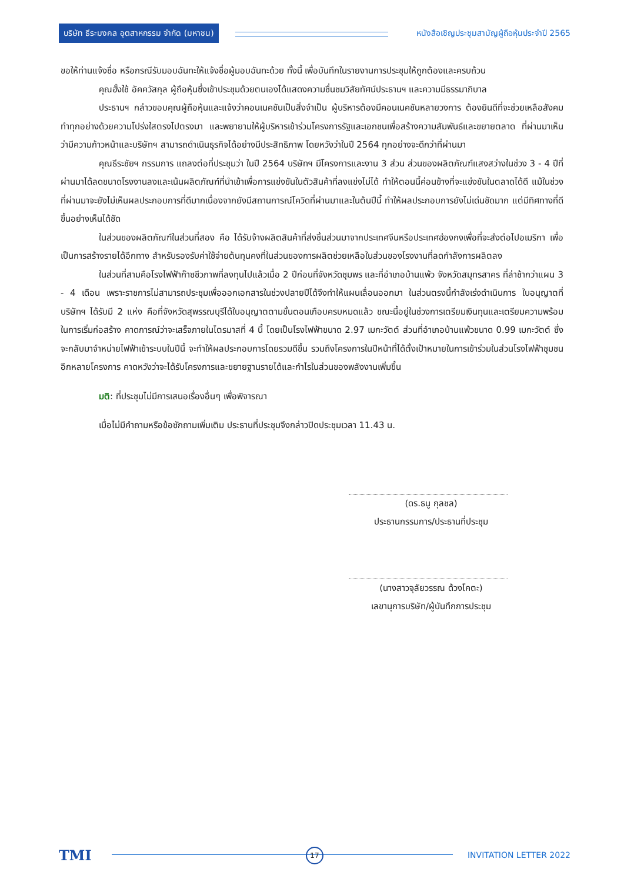บริษัท ธีระมงคล อุตสาหกรรม จำกัด (มหาชน)
หนังสือเชิญประชุมสามัญผู้ถือหุ้นประจำปี 2565
ขอให้ท่านแจ้งชื่อ หรือกรณีรับมอบฉันทะให้แจ้งชื่อผู้มอบฉันทะด้วย ทั้งนี้ เพื่อบันทึกในรายงานการประชุมให้ถูกต้องและครบถ้วน
คุณฮั้งใช้ อัคควัสกุล ผู้ถือหุ้นซึ่งเข้าประชุมด้วยตนเองได้แสดงความชื่นชมวิสัยทัศน์ประธานฯ และความมีธรรมาภิบาล
ประธานฯ กล่าวขอบคุณผู้ถือหุ้นและแจ้งว่าคอนเนคชันเป็นสิ่งจำเป็น ผู้บริหารต้องมีคอนเนคชันหลายวงการ ต้องยินดีที่จะช่วยเหลือสังคม ทำทุกอย่างด้วยความโปร่งใสตรงไปตรงมา และพยายามให้ผู้บริหารเข้าร่วมโครงการรัฐและเอกชนเพื่อสร้างความสัมพันธ์และขยายตลาด ที่ผ่านมาเห็นว่ามีความก้าวหน้าและบริษัทฯ สามารถดำเนินธุรกิจได้อย่างมีประสิทธิภาพ โดยหวังว่าในปี 2564 ทุกอย่างจะดีกว่าที่ผ่านมา
คุณธีระชัยฯ กรรมการ แถลงต่อที่ประชุมว่า ในปี 2564 บริษัทฯ มีโครงการและงาน 3 ส่วน ส่วนของผลิตภัณฑ์แสงสว่างในช่วง 3 - 4 ปีที่ผ่านมาได้ลดขนาดโรงงานลงและเน้นผลิตภัณฑ์ที่นำเข้าเพื่อการแข่งขันในตัวสินค้าที่ลงแข่งไม่ได้ ทำให้ตอนนี้ค่อนข้างที่จะแข่งขันในตลาดได้ดี แม้ในช่วงที่ผ่านมาจะยังไม่เห็นผลประกอบการที่ดีมากเนื่องจากยังมีสถานการณ์โควิดที่ผ่านมาและในต้นปีนี้ ทำให้ผลประกอบการยังไม่เด่นชัดมาก แต่มีทิศทางที่ดีขึ้นอย่างเห็นได้ชัด
ในส่วนของผลิตภัณฑ์ในส่วนที่สอง คือ ได้รับจ้างผลิตสินค้าที่ส่งชิ้นส่วนมาจากประเทศจีนหรือประเทศฮ่องกงเพื่อที่จะส่งต่อไปอเมริกา เพื่อเป็นการสร้างรายได้อีกทาง สำหรับรองรับค่าใช้จ่ายต้นทุนคงที่ในส่วนของการผลิตช่วยเหลือในส่วนของโรงงานที่ลดกำลังการผลิตลง
ในส่วนที่สามคือโรงไฟฟ้าก๊าซชีวภาพที่ลงทุนไปแล้วเมื่อ 2 ปีก่อนที่จังหวัดชุมพร และที่อำเภอบ้านแพ้ว จังหวัดสมุทรสาคร ที่ล่าช้ากว่าแผน 3 - 4 เดือน เพราะราชการไม่สามารถประชุมเพื่อออกเอกสารในช่วงปลายปีได้จึงทำให้แผนเลื่อนออกมา ในส่วนตรงนี้กำลังเร่งดำเนินการ ใบอนุญาตที่บริษัทฯ ได้รับมี 2 แห่ง คือที่จังหวัดสุพรรณบุรีได้ใบอนุญาตตามขั้นตอนเกือบครบหมดแล้ว ขณะนี้อยู่ในช่วงการเตรียมเงินทุนและเตรียมความพร้อมในการเริ่มก่อสร้าง คาดการณ์ว่าจะเสร็จภายในไตรมาสที่ 4 นี้ โดยเป็นโรงไฟฟ้าขนาด 2.97 เมกะวัตต์ ส่วนที่อำเภอบ้านแพ้วขนาด 0.99 เมกะวัตต์ ซึ่งจะกลับมาจำหน่ายไฟฟ้าเข้าระบบในปีนี้ จะทำให้ผลประกอบการโดยรวมดีขึ้น รวมถึงโครงการในปีหน้าที่ได้ตั้งเป้าหมายในการเข้าร่วมในส่วนโรงไฟฟ้าชุมชนอีกหลายโครงการ คาดหวังว่าจะได้รับโครงการและขยายฐานรายได้และกำไรในส่วนของพลังงานเพิ่มขึ้น
มติ: ที่ประชุมไม่มีการเสนอเรื่องอื่นๆ เพื่อพิจารณา
เมื่อไม่มีคำถามหรือข้อซักถามเพิ่มเติม ประธานที่ประชุมจึงกล่าวปิดประชุมเวลา 11.43 น.
(ดร.ธนู กุลชล)
ประธานกรรมการ/ประธานที่ประชุม
(นางสาวจุลัยวรรณ ด้วงโคตะ)
เลขานุการบริษัท/ผู้บันทึกการประชุม
TMI
17 INVITATION LETTER 2022